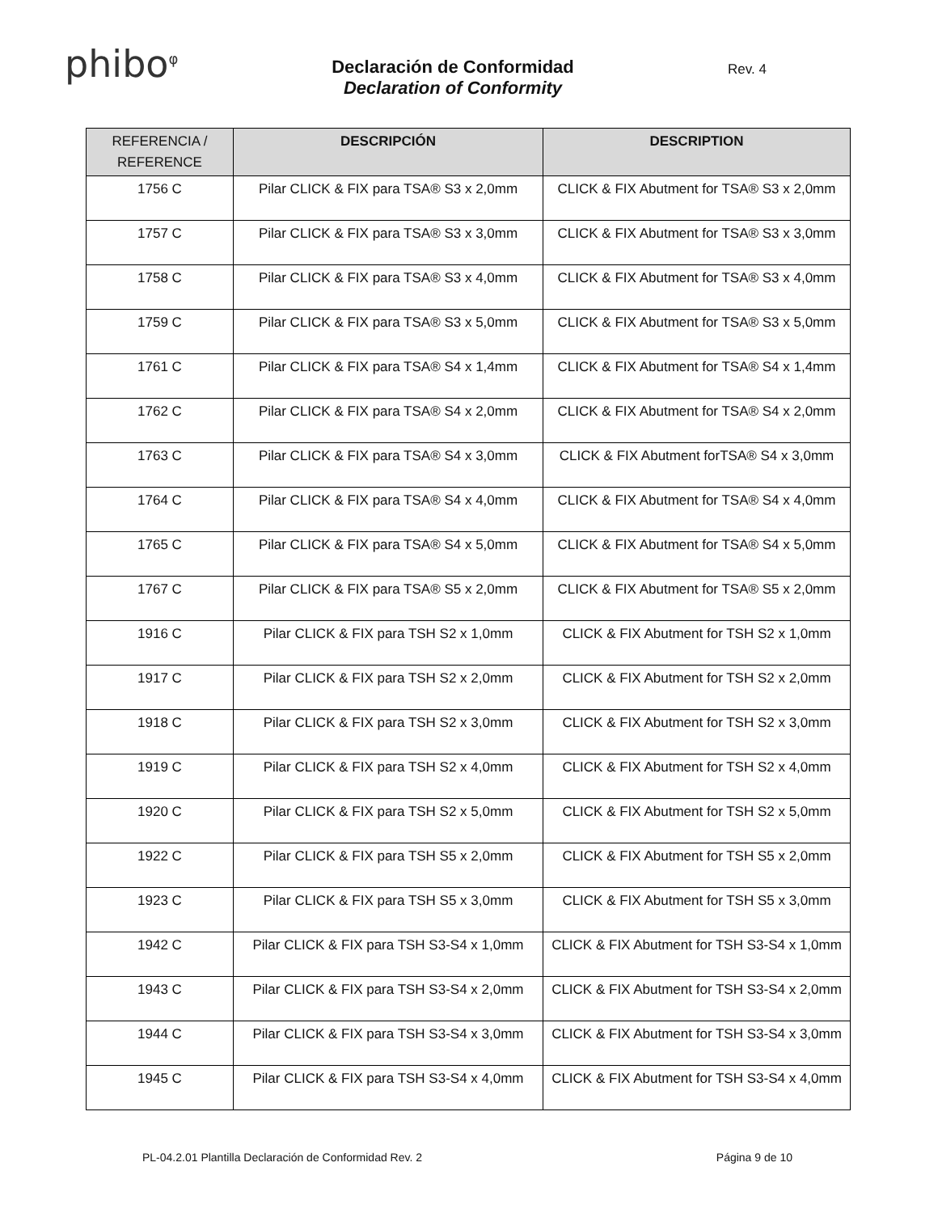phibo<sup>φ</sup>
Declaración de Conformidad
Declaration of Conformity
Rev. 4
| REFERENCIA / REFERENCE | DESCRIPCIÓN | DESCRIPTION |
| --- | --- | --- |
| 1756 C | Pilar CLICK & FIX para TSA® S3 x 2,0mm | CLICK & FIX Abutment for TSA® S3 x 2,0mm |
| 1757 C | Pilar CLICK & FIX para TSA® S3 x 3,0mm | CLICK & FIX Abutment for TSA® S3 x 3,0mm |
| 1758 C | Pilar CLICK & FIX para TSA® S3 x 4,0mm | CLICK & FIX Abutment for TSA® S3 x 4,0mm |
| 1759 C | Pilar CLICK & FIX para TSA® S3 x 5,0mm | CLICK & FIX Abutment for TSA® S3 x 5,0mm |
| 1761 C | Pilar CLICK & FIX para TSA® S4 x 1,4mm | CLICK & FIX Abutment for TSA® S4 x 1,4mm |
| 1762 C | Pilar CLICK & FIX para TSA® S4 x 2,0mm | CLICK & FIX Abutment for TSA® S4 x 2,0mm |
| 1763 C | Pilar CLICK & FIX para TSA® S4 x 3,0mm | CLICK & FIX Abutment forTSA® S4 x 3,0mm |
| 1764 C | Pilar CLICK & FIX para TSA® S4 x 4,0mm | CLICK & FIX Abutment for TSA® S4 x 4,0mm |
| 1765 C | Pilar CLICK & FIX para TSA® S4 x 5,0mm | CLICK & FIX Abutment for TSA® S4 x 5,0mm |
| 1767 C | Pilar CLICK & FIX para TSA® S5 x 2,0mm | CLICK & FIX Abutment for TSA® S5 x 2,0mm |
| 1916 C | Pilar CLICK & FIX para TSH S2 x 1,0mm | CLICK & FIX Abutment for TSH S2 x 1,0mm |
| 1917 C | Pilar CLICK & FIX para TSH S2 x 2,0mm | CLICK & FIX Abutment for TSH S2 x 2,0mm |
| 1918 C | Pilar CLICK & FIX para TSH S2 x 3,0mm | CLICK & FIX Abutment for TSH S2 x 3,0mm |
| 1919 C | Pilar CLICK & FIX para TSH S2 x 4,0mm | CLICK & FIX Abutment for TSH S2 x 4,0mm |
| 1920 C | Pilar CLICK & FIX para TSH S2 x 5,0mm | CLICK & FIX Abutment for TSH S2 x 5,0mm |
| 1922 C | Pilar CLICK & FIX para TSH S5 x 2,0mm | CLICK & FIX Abutment for TSH S5 x 2,0mm |
| 1923 C | Pilar CLICK & FIX para TSH S5 x 3,0mm | CLICK & FIX Abutment for TSH S5 x 3,0mm |
| 1942 C | Pilar CLICK & FIX para TSH S3-S4 x 1,0mm | CLICK & FIX Abutment for TSH S3-S4 x 1,0mm |
| 1943 C | Pilar CLICK & FIX para TSH S3-S4 x 2,0mm | CLICK & FIX Abutment for TSH S3-S4 x 2,0mm |
| 1944 C | Pilar CLICK & FIX para TSH S3-S4 x 3,0mm | CLICK & FIX Abutment for TSH S3-S4 x 3,0mm |
| 1945 C | Pilar CLICK & FIX para TSH S3-S4 x 4,0mm | CLICK & FIX Abutment for TSH S3-S4 x 4,0mm |
PL-04.2.01 Plantilla Declaración de Conformidad Rev. 2 Página 9 de 10